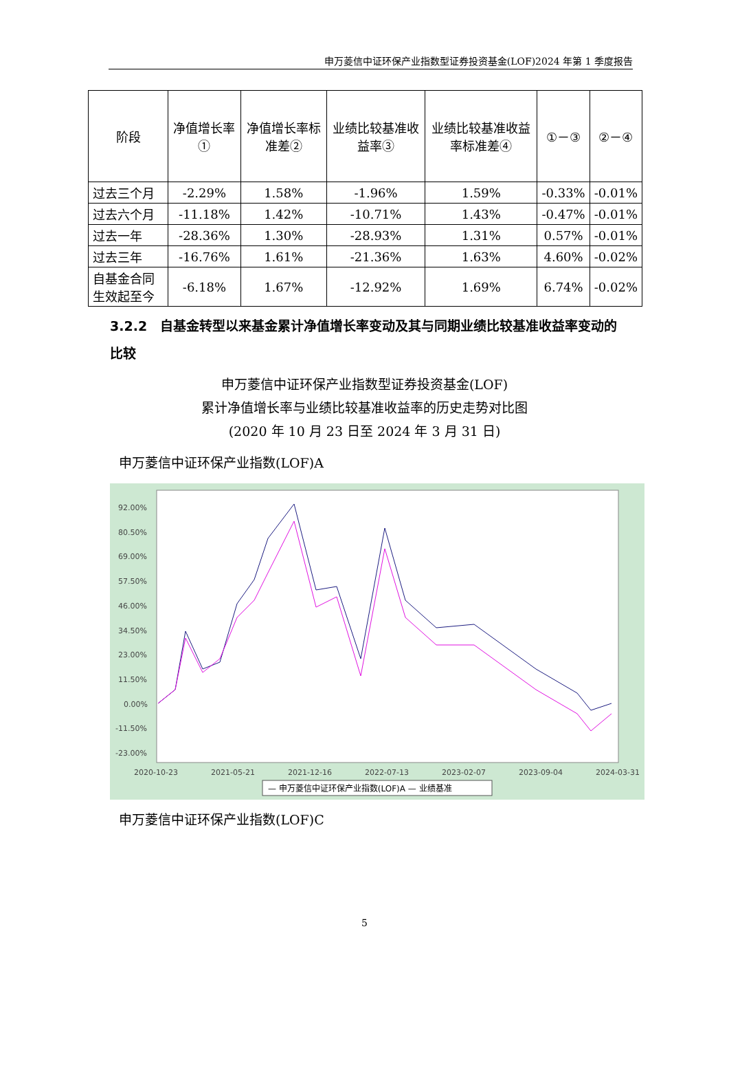申万菱信中证环保产业指数型证券投资基金(LOF)2024 年第 1 季度报告
| 阶段 | 净值增长率① | 净值增长率标准差② | 业绩比较基准收益率③ | 业绩比较基准收益率标准差④ | ①－③ | ②－④ |
| --- | --- | --- | --- | --- | --- | --- |
| 过去三个月 | -2.29% | 1.58% | -1.96% | 1.59% | -0.33% | -0.01% |
| 过去六个月 | -11.18% | 1.42% | -10.71% | 1.43% | -0.47% | -0.01% |
| 过去一年 | -28.36% | 1.30% | -28.93% | 1.31% | 0.57% | -0.01% |
| 过去三年 | -16.76% | 1.61% | -21.36% | 1.63% | 4.60% | -0.02% |
| 自基金合同生效起至今 | -6.18% | 1.67% | -12.92% | 1.69% | 6.74% | -0.02% |
3.2.2　自基金转型以来基金累计净值增长率变动及其与同期业绩比较基准收益率变动的比较
申万菱信中证环保产业指数型证券投资基金(LOF)
累计净值增长率与业绩比较基准收益率的历史走势对比图
(2020 年 10 月 23 日至 2024 年 3 月 31 日)
申万菱信中证环保产业指数(LOF)A
92.00%
80.50%
69.00%
57.50%
46.00%
34.50%
23.00%
11.50%
0.00%
-11.50%
-23.00%
2020-10-23
2021-05-21
2021-12-16
2022-07-13
2023-02-07
2023-09-04
2024-03-31
— 申万菱信中证环保产业指数(LOF)A — 业绩基准
申万菱信中证环保产业指数(LOF)C
5